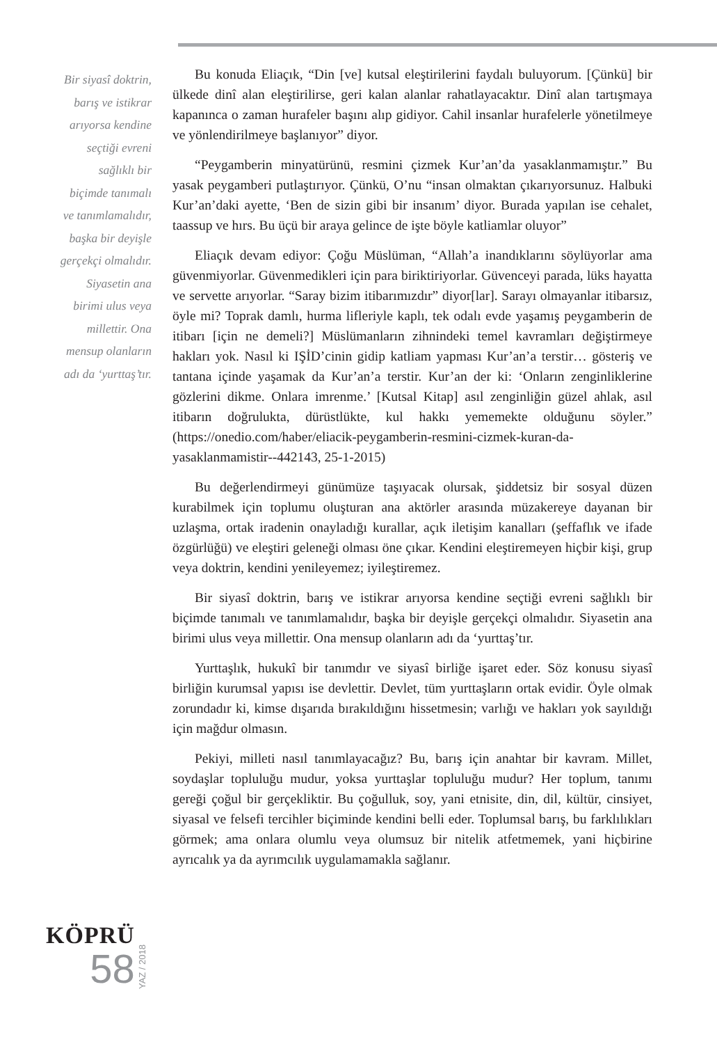Bir siyasî doktrin,
barış ve istikrar
arıyorsa kendine
seçtiği evreni
sağlıklı bir
biçimde tanımalı
ve tanımlamalıdır,
başka bir deyişle
gerçekçi olmalıdır.
Siyasetin ana
birimi ulus veya
millettir. Ona
mensup olanların
adı da ‘yurttaş’tır.
Bu konuda Eliaçık, “Din [ve] kutsal eleştirilerini faydalı buluyorum. [Çünkü] bir ülkede dinî alan eleştirilirse, geri kalan alanlar rahatlayacaktır. Dinî alan tartışmaya kapanınca o zaman hurafeler başını alıp gidiyor. Cahil insanlar hurafelerle yönetilmeye ve yönlendirilmeye başlanıyor” diyor.
“Peygamberin minyatürünü, resmini çizmek Kur’an’da yasaklanmamıştır.” Bu yasak peygamberi putlaştırıyor. Çünkü, O’nu “insan olmaktan çıkarıyorsunuz. Halbuki Kur’an’daki ayette, ‘Ben de sizin gibi bir insanım’ diyor. Burada yapılan ise cehalet, taassup ve hırs. Bu üçü bir araya gelince de işte böyle katliamlar oluyor”
Eliaçık devam ediyor: Çoğu Müslüman, “Allah’a inandıklarını söylüyorlar ama güvenmiyorlar. Güvenmedikleri için para biriktiriyorlar. Güvenceyi parada, lüks hayatta ve servette arıyorlar. “Saray bizim itibarımızdır” diyor[lar]. Sarayı olmayanlar itibarsız, öyle mi? Toprak damlı, hurma lifleriyle kaplı, tek odalı evde yaşamış peygamberin de itibarı [için ne demeli?] Müslümanların zihnindeki temel kavramları değiştirmeye hakları yok. Nasıl ki IŞİD’cinin gidip katliam yapması Kur’an’a terstir… gösteriş ve tantana içinde yaşamak da Kur’an’a terstir. Kur’an der ki: ‘Onların zenginliklerine gözlerini dikme. Onlara imrenme.’ [Kutsal Kitap] asıl zenginliğin güzel ahlak, asıl itibarın doğrulukta, dürüstlükte, kul hakkı yememekte olduğunu söyler.” (https://onedio.com/haber/eliacik-peygamberin-resmini-cizmek-kuran-da-yasaklanmamistir--442143, 25-1-2015)
Bu değerlendirmeyi günümüze taşıyacak olursak, şiddetsiz bir sosyal düzen kurabilmek için toplumu oluşturan ana aktörler arasında müzakereye dayanan bir uzlaşma, ortak iradenin onayladığı kurallar, açık iletişim kanalları (şeffaflık ve ifade özgürlüğü) ve eleştiri geleneği olması öne çıkar. Kendini eleştiremeyen hiçbir kişi, grup veya doktrin, kendini yenileyemez; iyileştiremez.
Bir siyasî doktrin, barış ve istikrar arıyorsa kendine seçtiği evreni sağlıklı bir biçimde tanımalı ve tanımlamalıdır, başka bir deyişle gerçekçi olmalıdır. Siyasetin ana birimi ulus veya millettir. Ona mensup olanların adı da ‘yurttaş’tır.
Yurttaşlık, hukukî bir tanımdır ve siyasî birliğe işaret eder. Söz konusu siyasî birliğin kurumsal yapısı ise devlettir. Devlet, tüm yurttaşların ortak evidir. Öyle olmak zorundadır ki, kimse dışarıda bırakıldığını hissetmesin; varlığı ve hakları yok sayıldığı için mağdur olmasın.
Pekiyi, milleti nasıl tanımlayacağız? Bu, barış için anahtar bir kavram. Millet, soydaşlar topluluğu mudur, yoksa yurttaşlar topluluğu mudur? Her toplum, tanımı gereği çoğul bir gerçekliktir. Bu çoğulluk, soy, yani etnisite, din, dil, kültür, cinsiyet, siyasal ve felsefi tercihler biçiminde kendini belli eder. Toplumsal barış, bu farklılıkları görmek; ama onlara olumlu veya olumsuz bir nitelik atfetmemek, yani hiçbirine ayrıcalık ya da ayrımcılık uygulamamakla sağlanır.
KÖPRÜ
58
YAZ / 2018